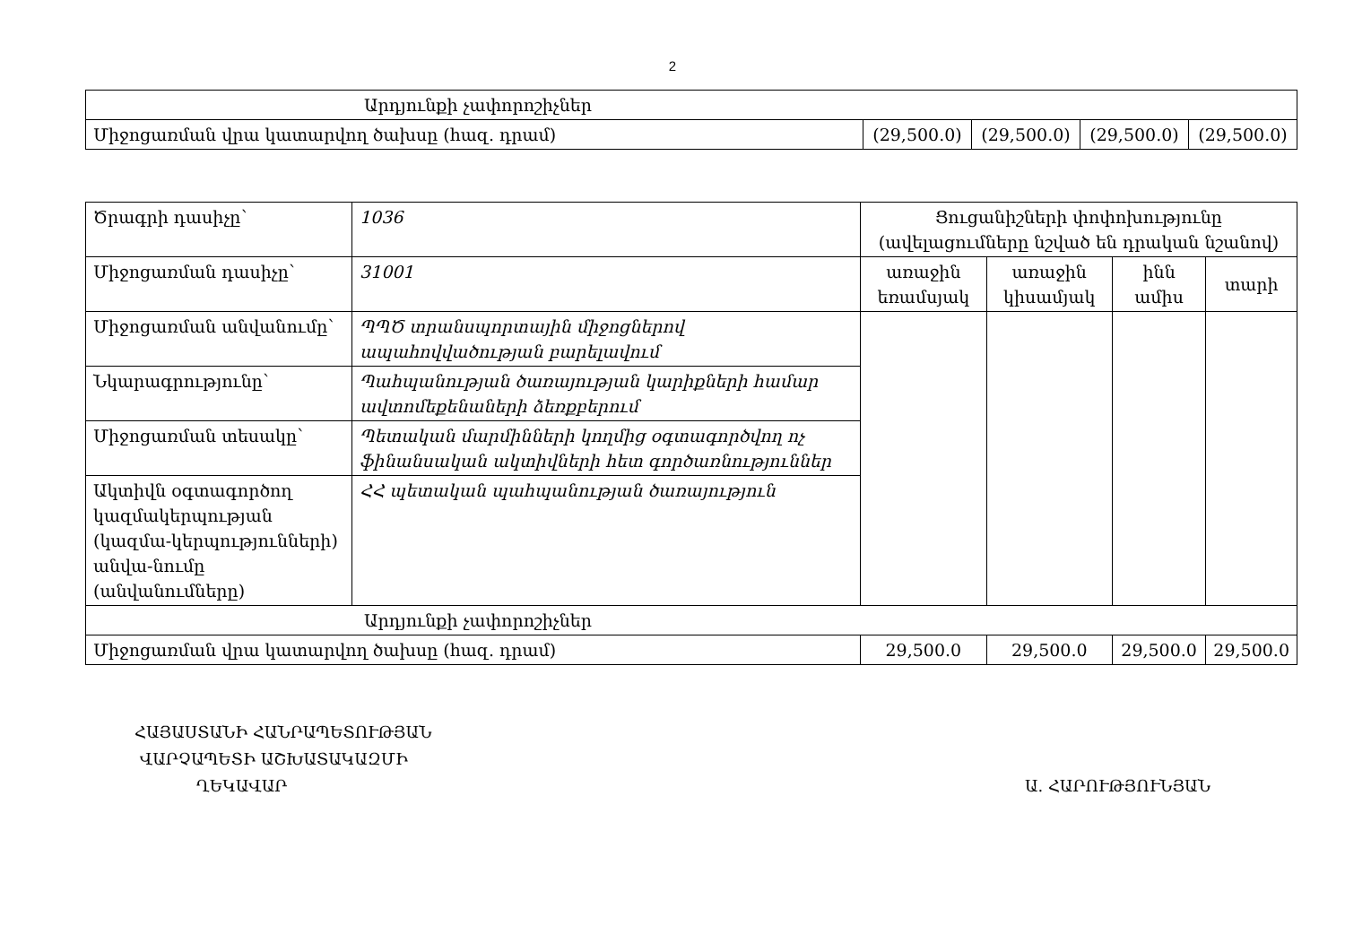2
| Արդյունքի չափորոշիչներ | | | | |
| Միջոցառման վրա կատարվող ծախսը (հազ. դրամ) | (29,500.0) | (29,500.0) | (29,500.0) | (29,500.0) |
| Ծրագրի դասիչը՝ | 1036 | Ցուցանիշների փոփոխությունը (ավելացումները նշված են դրական նշանով) | | | |
| Միջոցառման դասիչը՝ | 31001 | առաջին եռամսյակ | առաջին կիսամյակ | ինն ամիս | տարի |
| Միջոցառման անվանումը՝ | ՊՊԾ տրանսպորտային միջոցներով ապահովվածության բարելավում | | | | |
| Նկարագրությունը՝ | Պահպանության ծառայության կարիքների համար ավտոմեքենաների ձեռքբերում | | | | |
| Միջոցառման տեսակը՝ | Պետական մարմինների կողմից օգտագործվող ոչ ֆինանսական ակտիվների հետ գործառնություններ | | | | |
| Ակտիվն օգտագործող կազմակերպության (կազմա-կերպությունների) անվա-նումը (անվանումները) | ՀՀ պետական պահպանության ծառայություն | | | | |
| Արդյունքի չափորոշիչներ | | | | | |
| Միջոցառման վրա կատարվող ծախսը (հազ. դրամ) | | 29,500.0 | 29,500.0 | 29,500.0 | 29,500.0 |
ՀԱՅԱՍՏԱՆԻ ՀԱՆՐԱՊԵՏՈՒԹՅԱՆ
ՎԱՐՉԱՊԵՏԻ ԱՇԽԱՏԱԿԱԶՄԻ
ՂԵԿԱՎԱՐ
Ա. ՀԱՐՈՒԹՅՈՒՆՅԱՆ